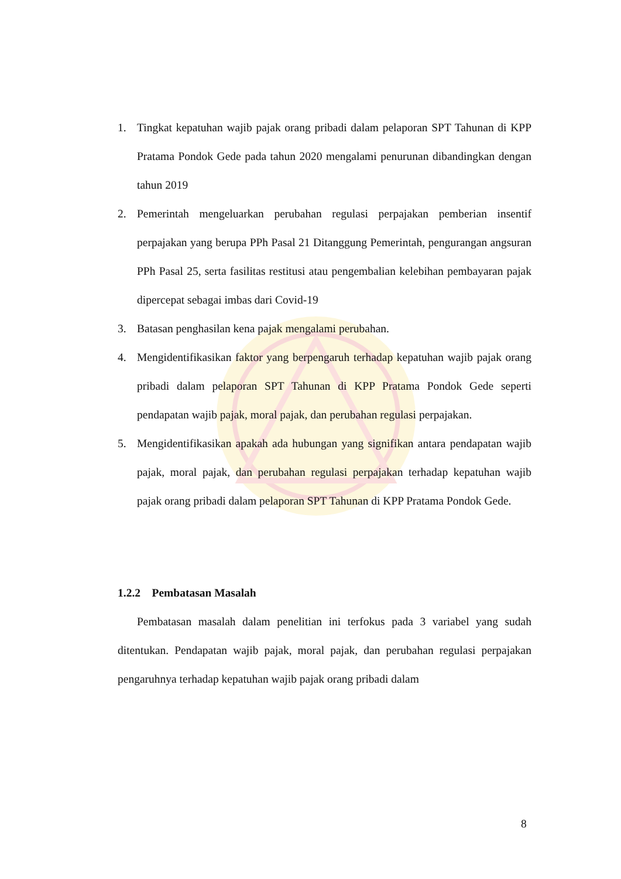1. Tingkat kepatuhan wajib pajak orang pribadi dalam pelaporan SPT Tahunan di KPP Pratama Pondok Gede pada tahun 2020 mengalami penurunan dibandingkan dengan tahun 2019
2. Pemerintah mengeluarkan perubahan regulasi perpajakan pemberian insentif perpajakan yang berupa PPh Pasal 21 Ditanggung Pemerintah, pengurangan angsuran PPh Pasal 25, serta fasilitas restitusi atau pengembalian kelebihan pembayaran pajak dipercepat sebagai imbas dari Covid-19
3. Batasan penghasilan kena pajak mengalami perubahan.
4. Mengidentifikasikan faktor yang berpengaruh terhadap kepatuhan wajib pajak orang pribadi dalam pelaporan SPT Tahunan di KPP Pratama Pondok Gede seperti pendapatan wajib pajak, moral pajak, dan perubahan regulasi perpajakan.
5. Mengidentifikasikan apakah ada hubungan yang signifikan antara pendapatan wajib pajak, moral pajak, dan perubahan regulasi perpajakan terhadap kepatuhan wajib pajak orang pribadi dalam pelaporan SPT Tahunan di KPP Pratama Pondok Gede.
1.2.2 Pembatasan Masalah
Pembatasan masalah dalam penelitian ini terfokus pada 3 variabel yang sudah ditentukan. Pendapatan wajib pajak, moral pajak, dan perubahan regulasi perpajakan pengaruhnya terhadap kepatuhan wajib pajak orang pribadi dalam
8